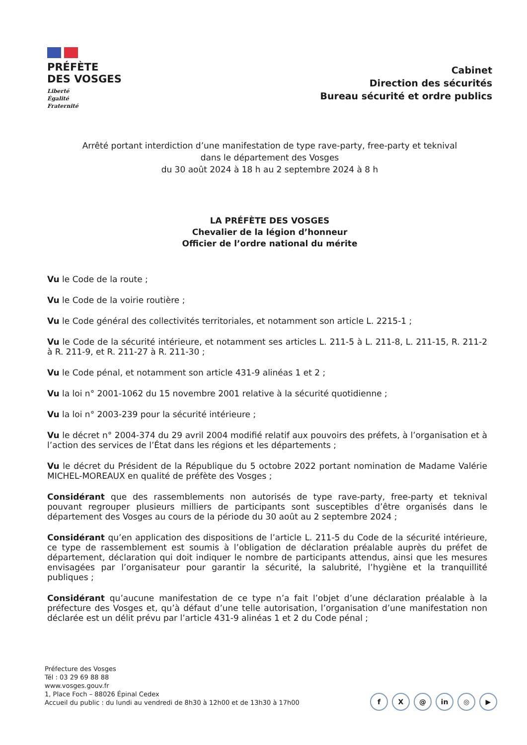PRÉFÈTE
DES VOSGES
Liberté
Égalité
Fraternité
Cabinet
Direction des sécurités
Bureau sécurité et ordre publics
Arrêté portant interdiction d’une manifestation de type rave-party, free-party et teknival
dans le département des Vosges
du 30 août 2024 à 18 h au 2 septembre 2024 à 8 h
LA PRÉFÈTE DES VOSGES
Chevalier de la légion d’honneur
Officier de l’ordre national du mérite
Vu le Code de la route ;
Vu le Code de la voirie routière ;
Vu le Code général des collectivités territoriales, et notamment son article L. 2215-1 ;
Vu le Code de la sécurité intérieure, et notamment ses articles L. 211-5 à L. 211-8, L. 211-15, R. 211-2 à R. 211-9, et R. 211-27 à R. 211-30 ;
Vu le Code pénal, et notamment son article 431-9 alinéas 1 et 2 ;
Vu la loi n° 2001-1062 du 15 novembre 2001 relative à la sécurité quotidienne ;
Vu la loi n° 2003-239 pour la sécurité intérieure ;
Vu le décret n° 2004-374 du 29 avril 2004 modifié relatif aux pouvoirs des préfets, à l’organisation et à l’action des services de l’État dans les régions et les départements ;
Vu le décret du Président de la République du 5 octobre 2022 portant nomination de Madame Valérie MICHEL-MOREAUX en qualité de préfète des Vosges ;
Considérant que des rassemblements non autorisés de type rave-party, free-party et teknival pouvant regrouper plusieurs milliers de participants sont susceptibles d’être organisés dans le département des Vosges au cours de la période du 30 août au 2 septembre 2024 ;
Considérant qu’en application des dispositions de l’article L. 211-5 du Code de la sécurité intérieure, ce type de rassemblement est soumis à l’obligation de déclaration préalable auprès du préfet de département, déclaration qui doit indiquer le nombre de participants attendus, ainsi que les mesures envisagées par l’organisateur pour garantir la sécurité, la salubrité, l’hygiène et la tranquillité publiques ;
Considérant qu’aucune manifestation de ce type n’a fait l’objet d’une déclaration préalable à la préfecture des Vosges et, qu’à défaut d’une telle autorisation, l’organisation d’une manifestation non déclarée est un délit prévu par l’article 431-9 alinéas 1 et 2 du Code pénal ;
Préfecture des Vosges
Tél : 03 29 69 88 88
www.vosges.gouv.fr
1, Place Foch – 88026 Épinal Cedex
Accueil du public : du lundi au vendredi de 8h30 à 12h00 et de 13h30 à 17h00
f X @ in ◎ ▶